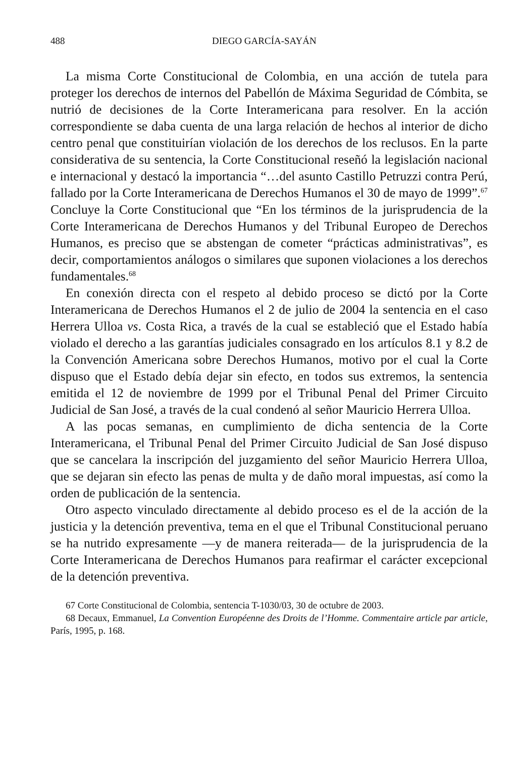488 DIEGO GARCÍA-SAYÁN
La misma Corte Constitucional de Colombia, en una acción de tutela para proteger los derechos de internos del Pabellón de Máxima Seguridad de Cómbita, se nutrió de decisiones de la Corte Interamericana para resolver. En la acción correspondiente se daba cuenta de una larga relación de hechos al interior de dicho centro penal que constituirían violación de los derechos de los reclusos. En la parte considerativa de su sentencia, la Corte Constitucional reseñó la legislación nacional e internacional y destacó la importancia “…del asunto Castillo Petruzzi contra Perú, fallado por la Corte Interamericana de Derechos Humanos el 30 de mayo de 1999”.<sup>67</sup> Concluye la Corte Constitucional que “En los términos de la jurisprudencia de la Corte Interamericana de Derechos Humanos y del Tribunal Europeo de Derechos Humanos, es preciso que se abstengan de cometer “prácticas administrativas”, es decir, comportamientos análogos o similares que suponen violaciones a los derechos fundamentales.<sup>68</sup>
En conexión directa con el respeto al debido proceso se dictó por la Corte Interamericana de Derechos Humanos el 2 de julio de 2004 la sentencia en el caso Herrera Ulloa vs. Costa Rica, a través de la cual se estableció que el Estado había violado el derecho a las garantías judiciales consagrado en los artículos 8.1 y 8.2 de la Convención Americana sobre Derechos Humanos, motivo por el cual la Corte dispuso que el Estado debía dejar sin efecto, en todos sus extremos, la sentencia emitida el 12 de noviembre de 1999 por el Tribunal Penal del Primer Circuito Judicial de San José, a través de la cual condenó al señor Mauricio Herrera Ulloa.
A las pocas semanas, en cumplimiento de dicha sentencia de la Corte Interamericana, el Tribunal Penal del Primer Circuito Judicial de San José dispuso que se cancelara la inscripción del juzgamiento del señor Mauricio Herrera Ulloa, que se dejaran sin efecto las penas de multa y de daño moral impuestas, así como la orden de publicación de la sentencia.
Otro aspecto vinculado directamente al debido proceso es el de la acción de la justicia y la detención preventiva, tema en el que el Tribunal Constitucional peruano se ha nutrido expresamente —y de manera reiterada— de la jurisprudencia de la Corte Interamericana de Derechos Humanos para reafirmar el carácter excepcional de la detención preventiva.
67 Corte Constitucional de Colombia, sentencia T-1030/03, 30 de octubre de 2003.
68 Decaux, Emmanuel, La Convention Européenne des Droits de l’Homme. Commentaire article par article, París, 1995, p. 168.